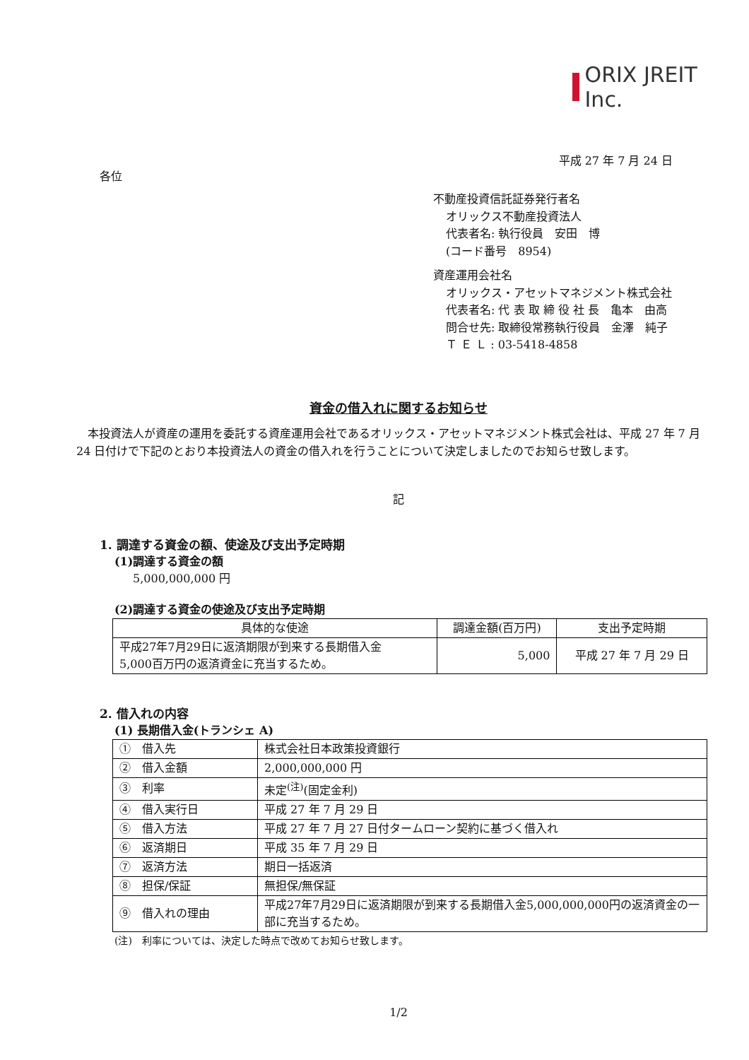ORIX JREIT Inc.
平成 27 年 7 月 24 日
各位
不動産投資信託証券発行者名
オリックス不動産投資法人
代表者名: 執行役員　安田　博
(コード番号　8954)
資産運用会社名
オリックス・アセットマネジメント株式会社
代表者名: 代 表 取 締 役 社 長　亀本　由高
問合せ先: 取締役常務執行役員　金澤　純子
Ｔ Ｅ Ｌ : 03-5418-4858
資金の借入れに関するお知らせ
本投資法人が資産の運用を委託する資産運用会社であるオリックス・アセットマネジメント株式会社は、平成 27 年 7 月 24 日付けで下記のとおり本投資法人の資金の借入れを行うことについて決定しましたのでお知らせ致します。
記
1. 調達する資金の額、使途及び支出予定時期
(1)調達する資金の額
5,000,000,000 円
(2)調達する資金の使途及び支出予定時期
| 具体的な使途 | 調達金額(百万円) | 支出予定時期 |
| --- | --- | --- |
| 平成27年7月29日に返済期限が到来する長期借入金 5,000百万円の返済資金に充当するため。 | 5,000 | 平成 27 年 7 月 29 日 |
2. 借入れの内容
(1) 長期借入金(トランシェ A)
| ① 借入先 | 株式会社日本政策投資銀行 |
| ② 借入金額 | 2,000,000,000 円 |
| ③ 利率 | 未定<sup>(注)</sup>(固定金利) |
| ④ 借入実行日 | 平成 27 年 7 月 29 日 |
| ⑤ 借入方法 | 平成 27 年 7 月 27 日付タームローン契約に基づく借入れ |
| ⑥ 返済期日 | 平成 35 年 7 月 29 日 |
| ⑦ 返済方法 | 期日一括返済 |
| ⑧ 担保/保証 | 無担保/無保証 |
| ⑨ 借入れの理由 | 平成27年7月29日に返済期限が到来する長期借入金5,000,000,000円の返済資金の一部に充当するため。 |
(注)　利率については、決定した時点で改めてお知らせ致します。
1/2